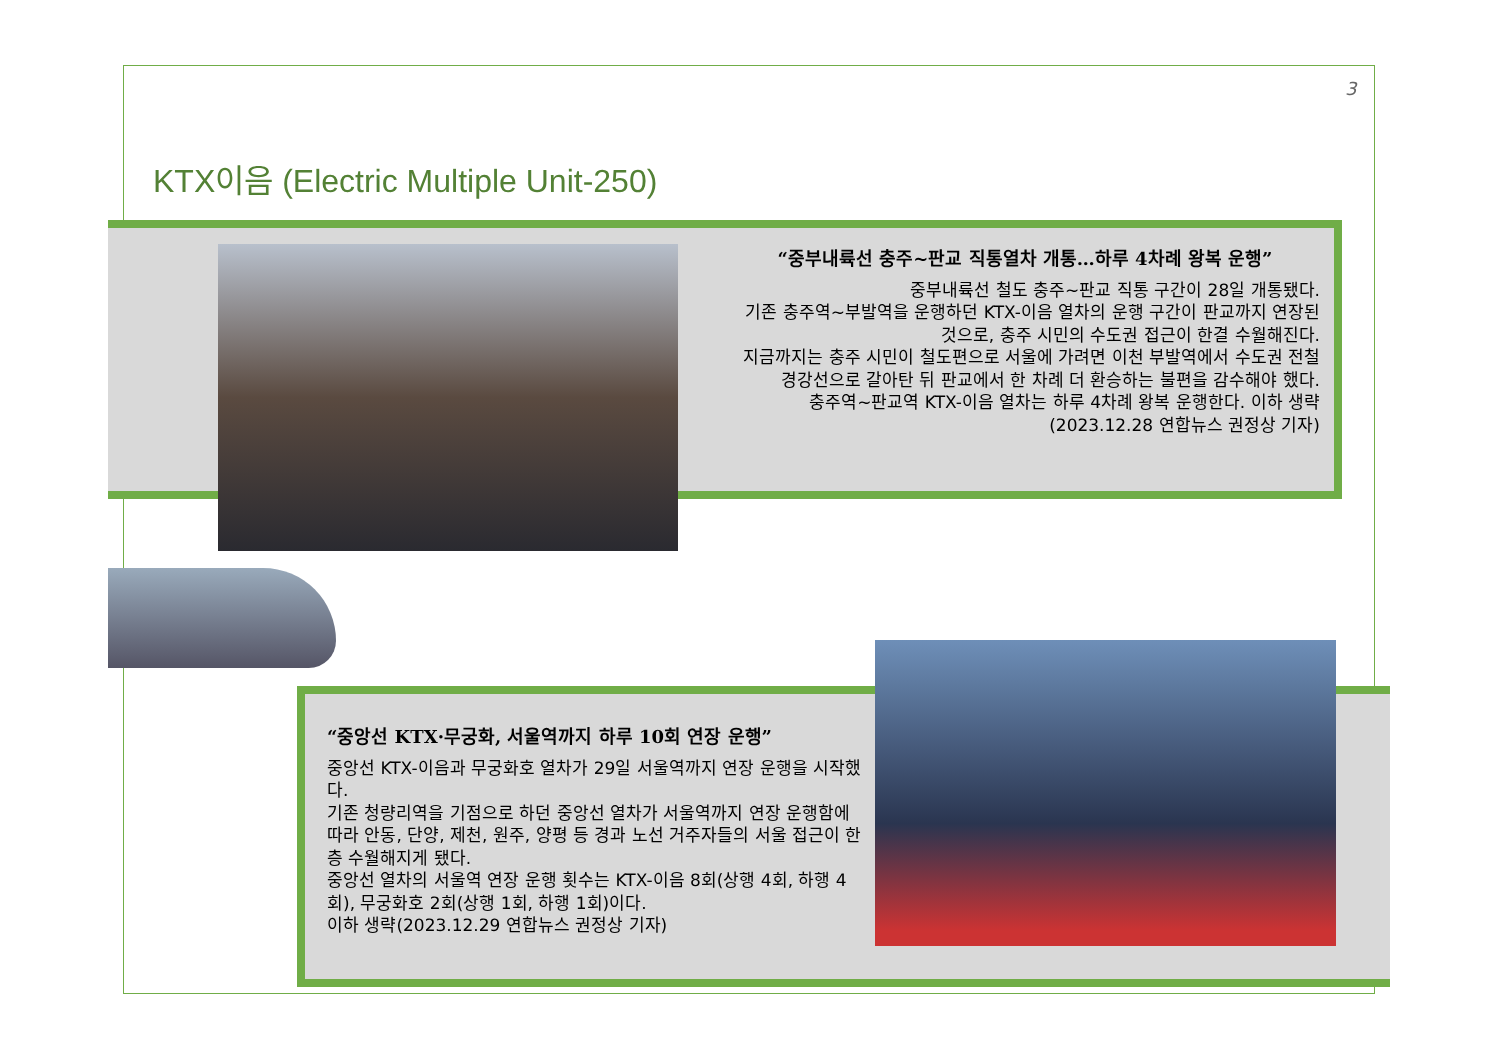3
KTX이음 (Electric Multiple Unit-250)
“중부내륙선 충주~판교 직통열차 개통…하루 4차례 왕복 운행”
중부내륙선 철도 충주~판교 직통 구간이 28일 개통됐다.
기존 충주역~부발역을 운행하던 KTX-이음 열차의 운행 구간이 판교까지 연장된 것으로, 충주 시민의 수도권 접근이 한결 수월해진다.
지금까지는 충주 시민이 철도편으로 서울에 가려면 이천 부발역에서 수도권 전철 경강선으로 갈아탄 뒤 판교에서 한 차례 더 환승하는 불편을 감수해야 했다.
충주역~판교역 KTX-이음 열차는 하루 4차례 왕복 운행한다. 이하 생략
(2023.12.28 연합뉴스 권정상 기자)
“중앙선 KTX·무궁화, 서울역까지 하루 10회 연장 운행”
중앙선 KTX-이음과 무궁화호 열차가 29일 서울역까지 연장 운행을 시작했다.
기존 청량리역을 기점으로 하던 중앙선 열차가 서울역까지 연장 운행함에 따라 안동, 단양, 제천, 원주, 양평 등 경과 노선 거주자들의 서울 접근이 한층 수월해지게 됐다.
중앙선 열차의 서울역 연장 운행 횟수는 KTX-이음 8회(상행 4회, 하행 4회), 무궁화호 2회(상행 1회, 하행 1회)이다.
이하 생략(2023.12.29 연합뉴스 권정상 기자)